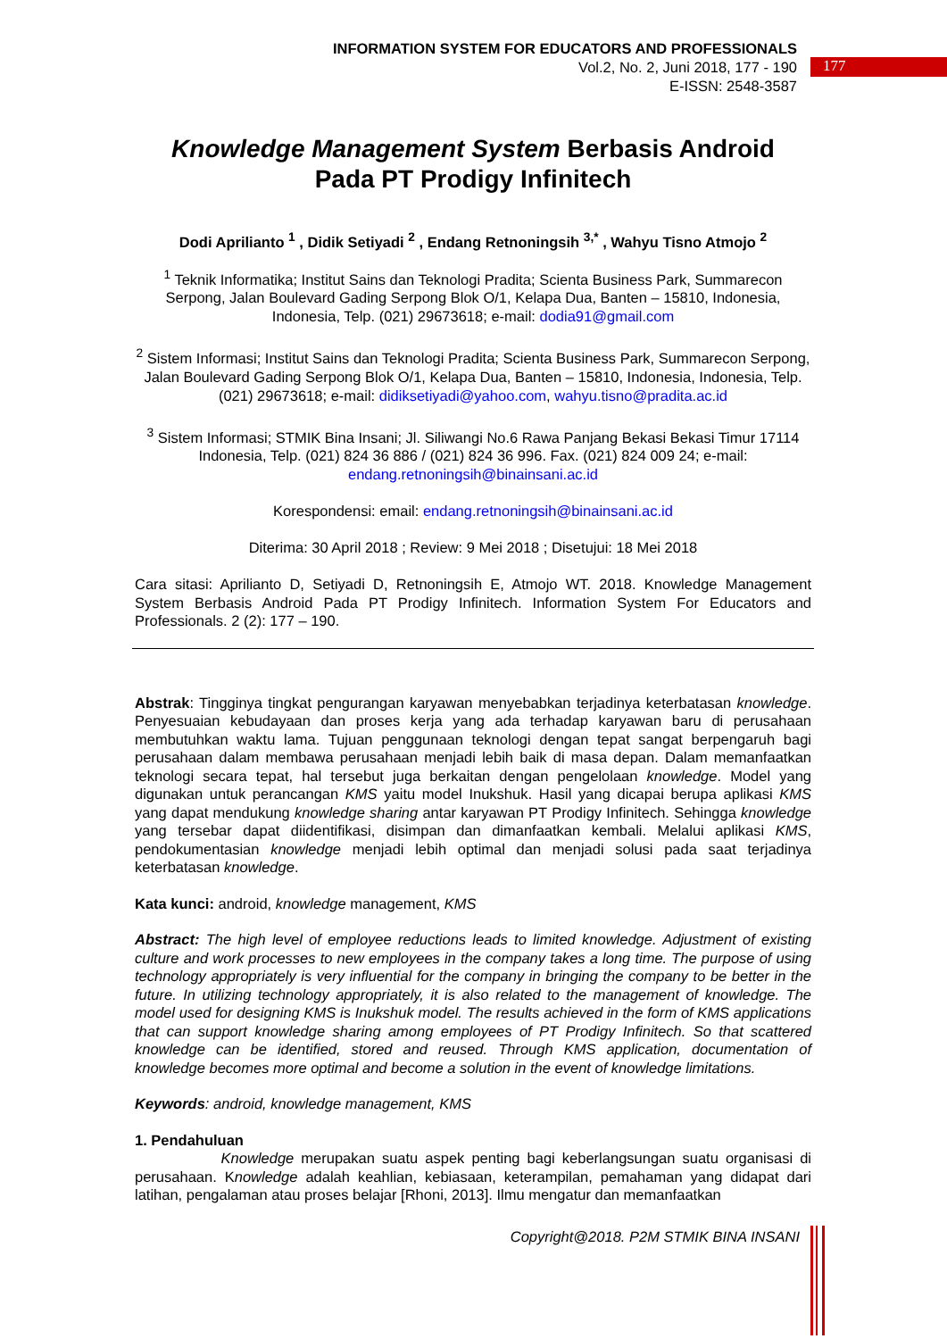INFORMATION SYSTEM FOR EDUCATORS AND PROFESSIONALS
Vol.2, No. 2, Juni 2018, 177 - 190
E-ISSN: 2548-3587
177
Knowledge Management System Berbasis Android
Pada PT Prodigy Infinitech
Dodi Aprilianto <sup>1</sup> , Didik Setiyadi <sup>2</sup> , Endang Retnoningsih <sup>3,*</sup> , Wahyu Tisno Atmojo <sup>2</sup>
<sup>1</sup> Teknik Informatika; Institut Sains dan Teknologi Pradita; Scienta Business Park, Summarecon Serpong, Jalan Boulevard Gading Serpong Blok O/1, Kelapa Dua, Banten – 15810, Indonesia, Indonesia, Telp. (021) 29673618; e-mail: dodia91@gmail.com
<sup>2</sup> Sistem Informasi; Institut Sains dan Teknologi Pradita; Scienta Business Park, Summarecon Serpong, Jalan Boulevard Gading Serpong Blok O/1, Kelapa Dua, Banten – 15810, Indonesia, Indonesia, Telp. (021) 29673618; e-mail: didiksetiyadi@yahoo.com, wahyu.tisno@pradita.ac.id
<sup>3</sup> Sistem Informasi; STMIK Bina Insani; Jl. Siliwangi No.6 Rawa Panjang Bekasi Bekasi Timur 17114 Indonesia, Telp. (021) 824 36 886 / (021) 824 36 996. Fax. (021) 824 009 24; e-mail: endang.retnoningsih@binainsani.ac.id
Korespondensi: email: endang.retnoningsih@binainsani.ac.id
Diterima: 30 April 2018 ; Review: 9 Mei 2018 ; Disetujui: 18 Mei 2018
Cara sitasi: Aprilianto D, Setiyadi D, Retnoningsih E, Atmojo WT. 2018. Knowledge Management System Berbasis Android Pada PT Prodigy Infinitech. Information System For Educators and Professionals. 2 (2): 177 – 190.
Abstrak: Tingginya tingkat pengurangan karyawan menyebabkan terjadinya keterbatasan knowledge. Penyesuaian kebudayaan dan proses kerja yang ada terhadap karyawan baru di perusahaan membutuhkan waktu lama. Tujuan penggunaan teknologi dengan tepat sangat berpengaruh bagi perusahaan dalam membawa perusahaan menjadi lebih baik di masa depan. Dalam memanfaatkan teknologi secara tepat, hal tersebut juga berkaitan dengan pengelolaan knowledge. Model yang digunakan untuk perancangan KMS yaitu model Inukshuk. Hasil yang dicapai berupa aplikasi KMS yang dapat mendukung knowledge sharing antar karyawan PT Prodigy Infinitech. Sehingga knowledge yang tersebar dapat diidentifikasi, disimpan dan dimanfaatkan kembali. Melalui aplikasi KMS, pendokumentasian knowledge menjadi lebih optimal dan menjadi solusi pada saat terjadinya keterbatasan knowledge.
Kata kunci: android, knowledge management, KMS
Abstract: The high level of employee reductions leads to limited knowledge. Adjustment of existing culture and work processes to new employees in the company takes a long time. The purpose of using technology appropriately is very influential for the company in bringing the company to be better in the future. In utilizing technology appropriately, it is also related to the management of knowledge. The model used for designing KMS is Inukshuk model. The results achieved in the form of KMS applications that can support knowledge sharing among employees of PT Prodigy Infinitech. So that scattered knowledge can be identified, stored and reused. Through KMS application, documentation of knowledge becomes more optimal and become a solution in the event of knowledge limitations.
Keywords: android, knowledge management, KMS
1. Pendahuluan
Knowledge merupakan suatu aspek penting bagi keberlangsungan suatu organisasi di perusahaan. Knowledge adalah keahlian, kebiasaan, keterampilan, pemahaman yang didapat dari latihan, pengalaman atau proses belajar [Rhoni, 2013]. Ilmu mengatur dan memanfaatkan
Copyright@2018. P2M STMIK BINA INSANI